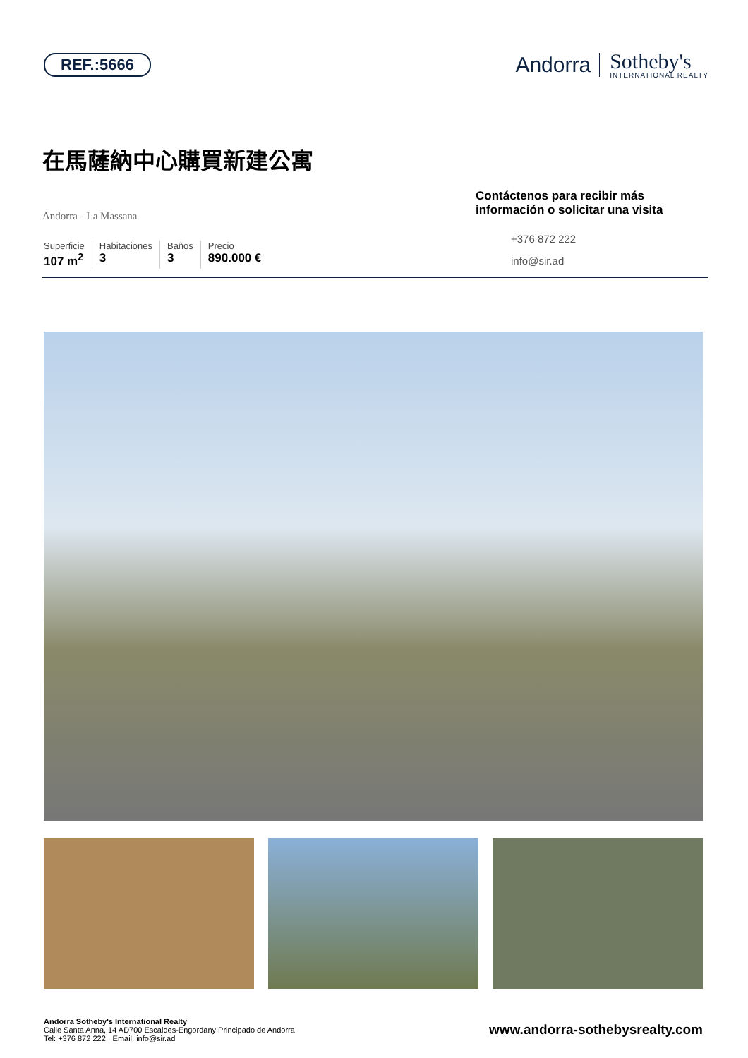REF.:5666
Andorra Sotheby's
INTERNATIONAL REALTY
在馬薩納中心購買新建公寓
Andorra - La Massana
Superficie
107 m<sup>2</sup>
Habitaciones
3
Baños
3
Precio
890.000 €
Contáctenos para recibir más información o solicitar una visita
+376 872 222
info@sir.ad
Andorra Sotheby's International Realty
Calle Santa Anna, 14 AD700 Escaldes-Engordany Principado de Andorra
Tel: +376 872 222 · Email: info@sir.ad
www.andorra-sothebysrealty.com